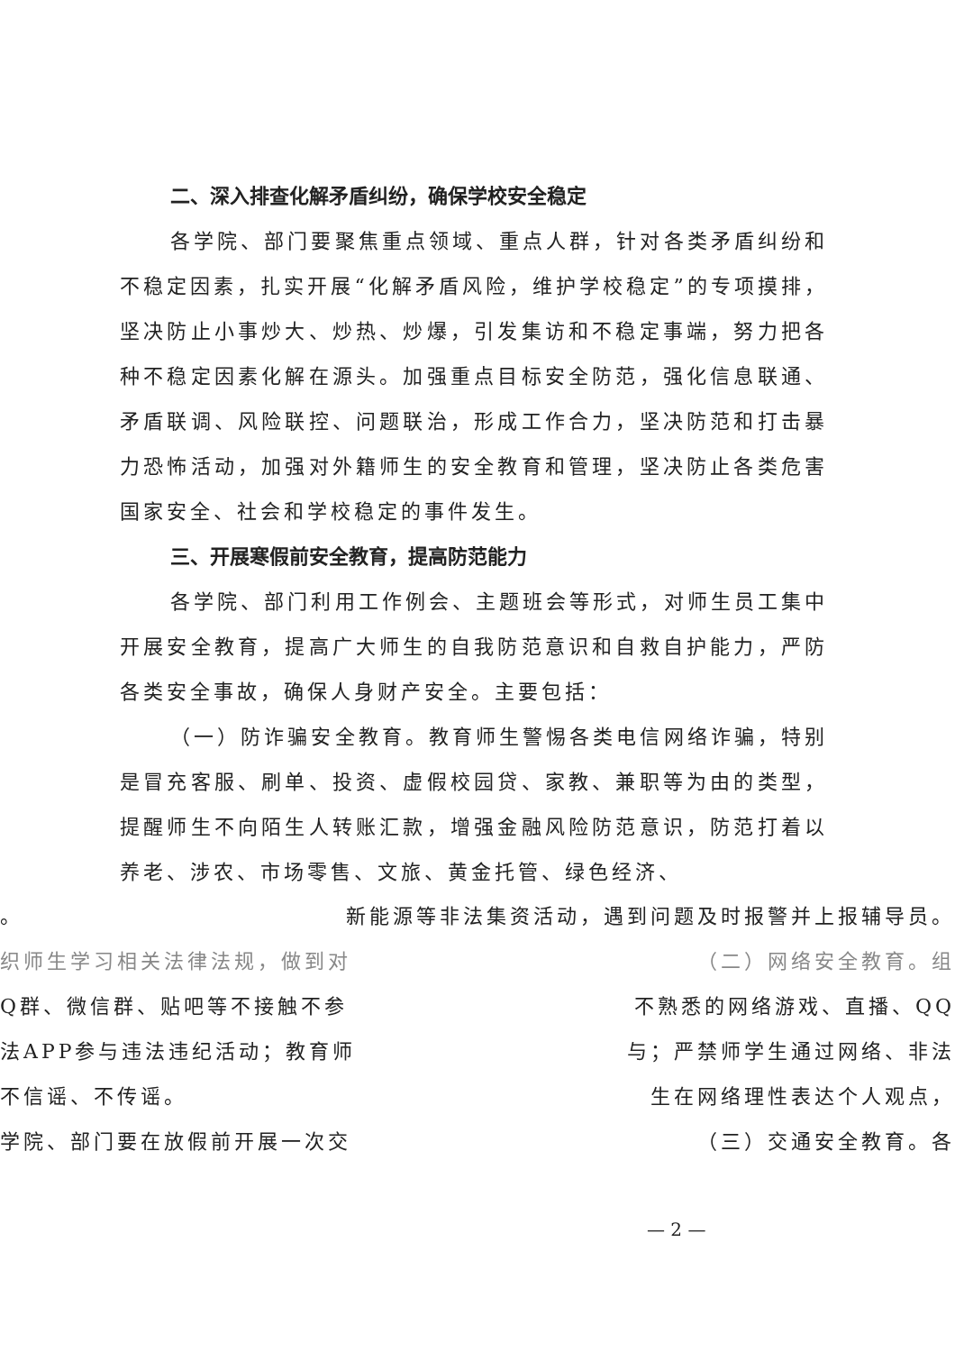二、深入排查化解矛盾纠纷，确保学校安全稳定
各学院、部门要聚焦重点领域、重点人群，针对各类矛盾纠纷和不稳定因素，扎实开展“化解矛盾风险，维护学校稳定”的专项摸排，坚决防止小事炒大、炒热、炒爆，引发集访和不稳定事端，努力把各种不稳定因素化解在源头。加强重点目标安全防范，强化信息联通、矛盾联调、风险联控、问题联治，形成工作合力，坚决防范和打击暴力恐怖活动，加强对外籍师生的安全教育和管理，坚决防止各类危害国家安全、社会和学校稳定的事件发生。
三、开展寒假前安全教育，提高防范能力
各学院、部门利用工作例会、主题班会等形式，对师生员工集中开展安全教育，提高广大师生的自我防范意识和自救自护能力，严防各类安全事故，确保人身财产安全。主要包括：
（一）防诈骗安全教育。教育师生警惕各类电信网络诈骗，特别是冒充客服、刷单、投资、虚假校园贷、家教、兼职等为由的类型，提醒师生不向陌生人转账汇款，增强金融风险防范意识，防范打着以养老、涉农、市场零售、文旅、黄金托管、绿色经济、
。 新能源等非法集资活动，遇到问题及时报警并上报辅导员。
织师生学习相关法律法规，做到对 （二）网络安全教育。组
Q群、微信群、贴吧等不接触不参 不熟悉的网络游戏、直播、QQ
法APP参与违法违纪活动；教育师 与；严禁师学生通过网络、非法
不信谣、不传谣。 生在网络理性表达个人观点，
学院、部门要在放假前开展一次交 （三）交通安全教育。各
— 2 —